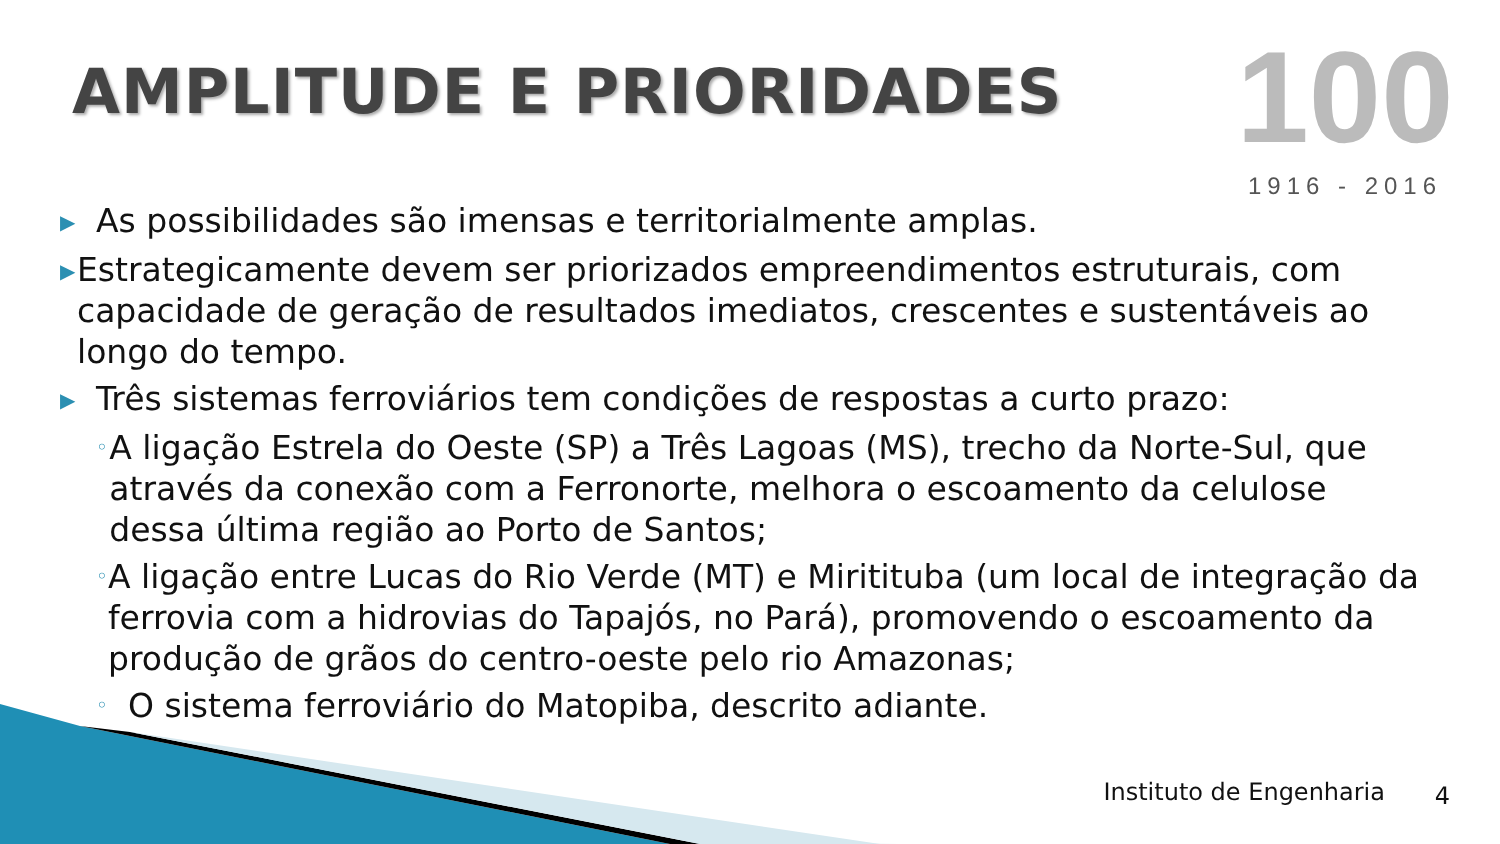AMPLITUDE E PRIORIDADES
100
1916 - 2016
▶ As possibilidades são imensas e territorialmente amplas.
▶ Estrategicamente devem ser priorizados empreendimentos estruturais, com capacidade de geração de resultados imediatos, crescentes e sustentáveis ao longo do tempo.
▶ Três sistemas ferroviários tem condições de respostas a curto prazo:
◦ A ligação Estrela do Oeste (SP) a Três Lagoas (MS), trecho da Norte-Sul, que através da conexão com a Ferronorte, melhora o escoamento da celulose dessa última região ao Porto de Santos;
◦ A ligação entre Lucas do Rio Verde (MT) e Miritituba (um local de integração da ferrovia com a hidrovias do Tapajós, no Pará), promovendo o escoamento da produção de grãos do centro-oeste pelo rio Amazonas;
◦ O sistema ferroviário do Matopiba, descrito adiante.
Instituto de Engenharia 4